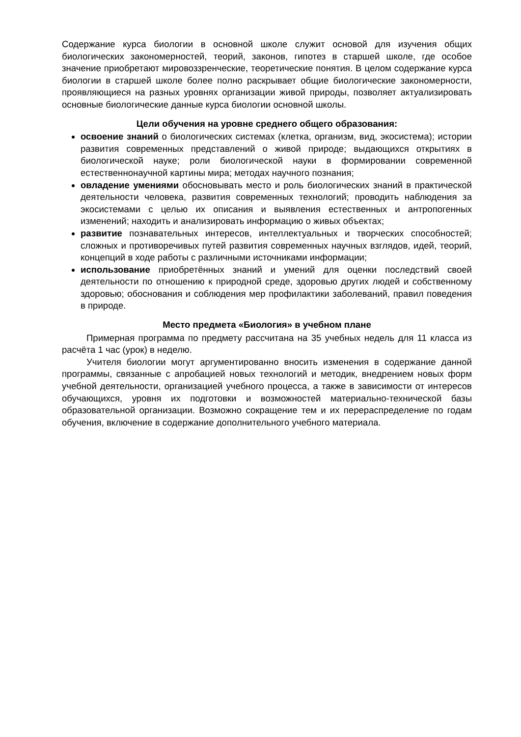Содержание курса биологии в основной школе служит основой для изучения общих биологических закономерностей, теорий, законов, гипотез в старшей школе, где особое значение приобретают мировоззренческие, теоретические понятия. В целом содержание курса биологии в старшей школе более полно раскрывает общие биологические закономерности, проявляющиеся на разных уровнях организации живой природы, позволяет актуализировать основные биологические данные курса биологии основной школы.
Цели обучения на уровне среднего общего образования:
освоение знаний о биологических системах (клетка, организм, вид, экосистема); истории развития современных представлений о живой природе; выдающихся открытиях в биологической науке; роли биологической науки в формировании современной естественнонаучной картины мира; методах научного познания;
овладение умениями обосновывать место и роль биологических знаний в практической деятельности человека, развития современных технологий; проводить наблюдения за экосистемами с целью их описания и выявления естественных и антропогенных изменений; находить и анализировать информацию о живых объектах;
развитие познавательных интересов, интеллектуальных и творческих способностей; сложных и противоречивых путей развития современных научных взглядов, идей, теорий, концепций в ходе работы с различными источниками информации;
использование приобретённых знаний и умений для оценки последствий своей деятельности по отношению к природной среде, здоровью других людей и собственному здоровью; обоснования и соблюдения мер профилактики заболеваний, правил поведения в природе.
Место предмета «Биология» в учебном плане
Примерная программа по предмету рассчитана на 35 учебных недель для 11 класса из расчёта 1 час (урок) в неделю.
Учителя биологии могут аргументированно вносить изменения в содержание данной программы, связанные с апробацией новых технологий и методик, внедрением новых форм учебной деятельности, организацией учебного процесса, а также в зависимости от интересов обучающихся, уровня их подготовки и возможностей материально-технической базы образовательной организации. Возможно сокращение тем и их перераспределение по годам обучения, включение в содержание дополнительного учебного материала.